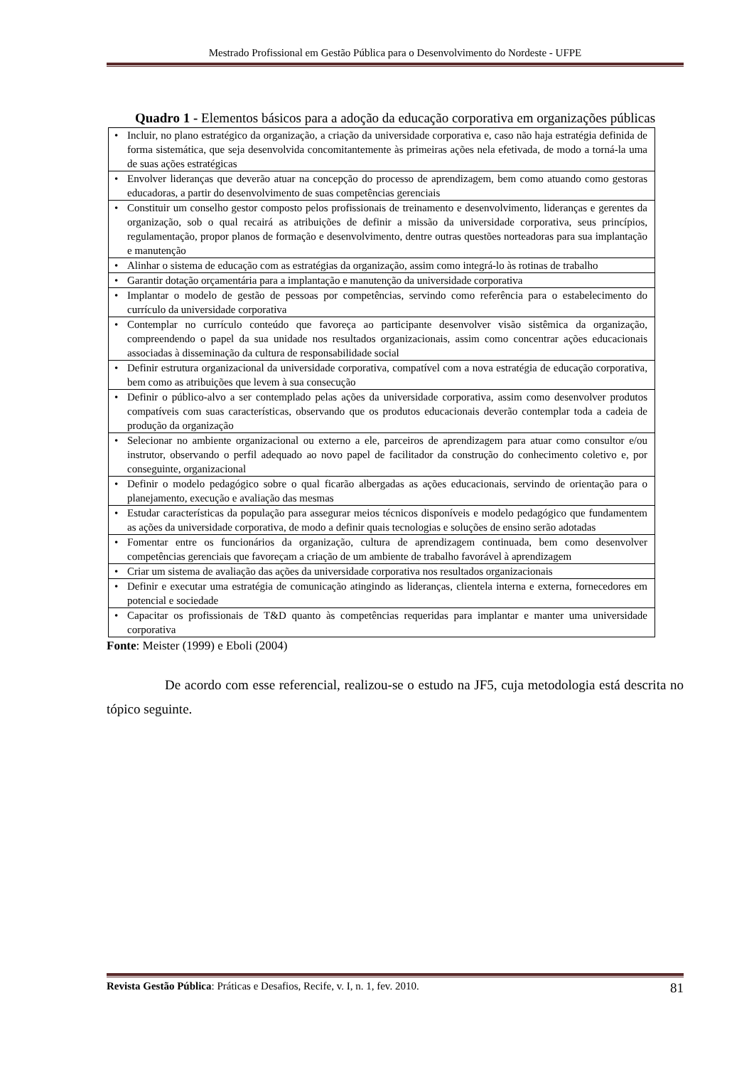Mestrado Profissional em Gestão Pública para o Desenvolvimento do Nordeste - UFPE
Quadro 1 - Elementos básicos para a adoção da educação corporativa em organizações públicas
| • Incluir, no plano estratégico da organização, a criação da universidade corporativa e, caso não haja estratégia definida de forma sistemática, que seja desenvolvida concomitantemente às primeiras ações nela efetivada, de modo a torná-la uma de suas ações estratégicas |
| • Envolver lideranças que deverão atuar na concepção do processo de aprendizagem, bem como atuando como gestoras educadoras, a partir do desenvolvimento de suas competências gerenciais |
| • Constituir um conselho gestor composto pelos profissionais de treinamento e desenvolvimento, lideranças e gerentes da organização, sob o qual recairá as atribuições de definir a missão da universidade corporativa, seus princípios, regulamentação, propor planos de formação e desenvolvimento, dentre outras questões norteadoras para sua implantação e manutenção |
| • Alinhar o sistema de educação com as estratégias da organização, assim como integrá-lo às rotinas de trabalho |
| • Garantir dotação orçamentária para a implantação e manutenção da universidade corporativa |
| • Implantar o modelo de gestão de pessoas por competências, servindo como referência para o estabelecimento do currículo da universidade corporativa |
| • Contemplar no currículo conteúdo que favoreça ao participante desenvolver visão sistêmica da organização, compreendendo o papel da sua unidade nos resultados organizacionais, assim como concentrar ações educacionais associadas à disseminação da cultura de responsabilidade social |
| • Definir estrutura organizacional da universidade corporativa, compatível com a nova estratégia de educação corporativa, bem como as atribuições que levem à sua consecução |
| • Definir o público-alvo a ser contemplado pelas ações da universidade corporativa, assim como desenvolver produtos compatíveis com suas características, observando que os produtos educacionais deverão contemplar toda a cadeia de produção da organização |
| • Selecionar no ambiente organizacional ou externo a ele, parceiros de aprendizagem para atuar como consultor e/ou instrutor, observando o perfil adequado ao novo papel de facilitador da construção do conhecimento coletivo e, por conseguinte, organizacional |
| • Definir o modelo pedagógico sobre o qual ficarão albergadas as ações educacionais, servindo de orientação para o planejamento, execução e avaliação das mesmas |
| • Estudar características da população para assegurar meios técnicos disponíveis e modelo pedagógico que fundamentem as ações da universidade corporativa, de modo a definir quais tecnologias e soluções de ensino serão adotadas |
| • Fomentar entre os funcionários da organização, cultura de aprendizagem continuada, bem como desenvolver competências gerenciais que favoreçam a criação de um ambiente de trabalho favorável à aprendizagem |
| • Criar um sistema de avaliação das ações da universidade corporativa nos resultados organizacionais |
| • Definir e executar uma estratégia de comunicação atingindo as lideranças, clientela interna e externa, fornecedores em potencial e sociedade |
| • Capacitar os profissionais de T&D quanto às competências requeridas para implantar e manter uma universidade corporativa |
Fonte: Meister (1999) e Eboli (2004)
De acordo com esse referencial, realizou-se o estudo na JF5, cuja metodologia está descrita no tópico seguinte.
Revista Gestão Pública: Práticas e Desafios, Recife, v. I, n. 1, fev. 2010.
81